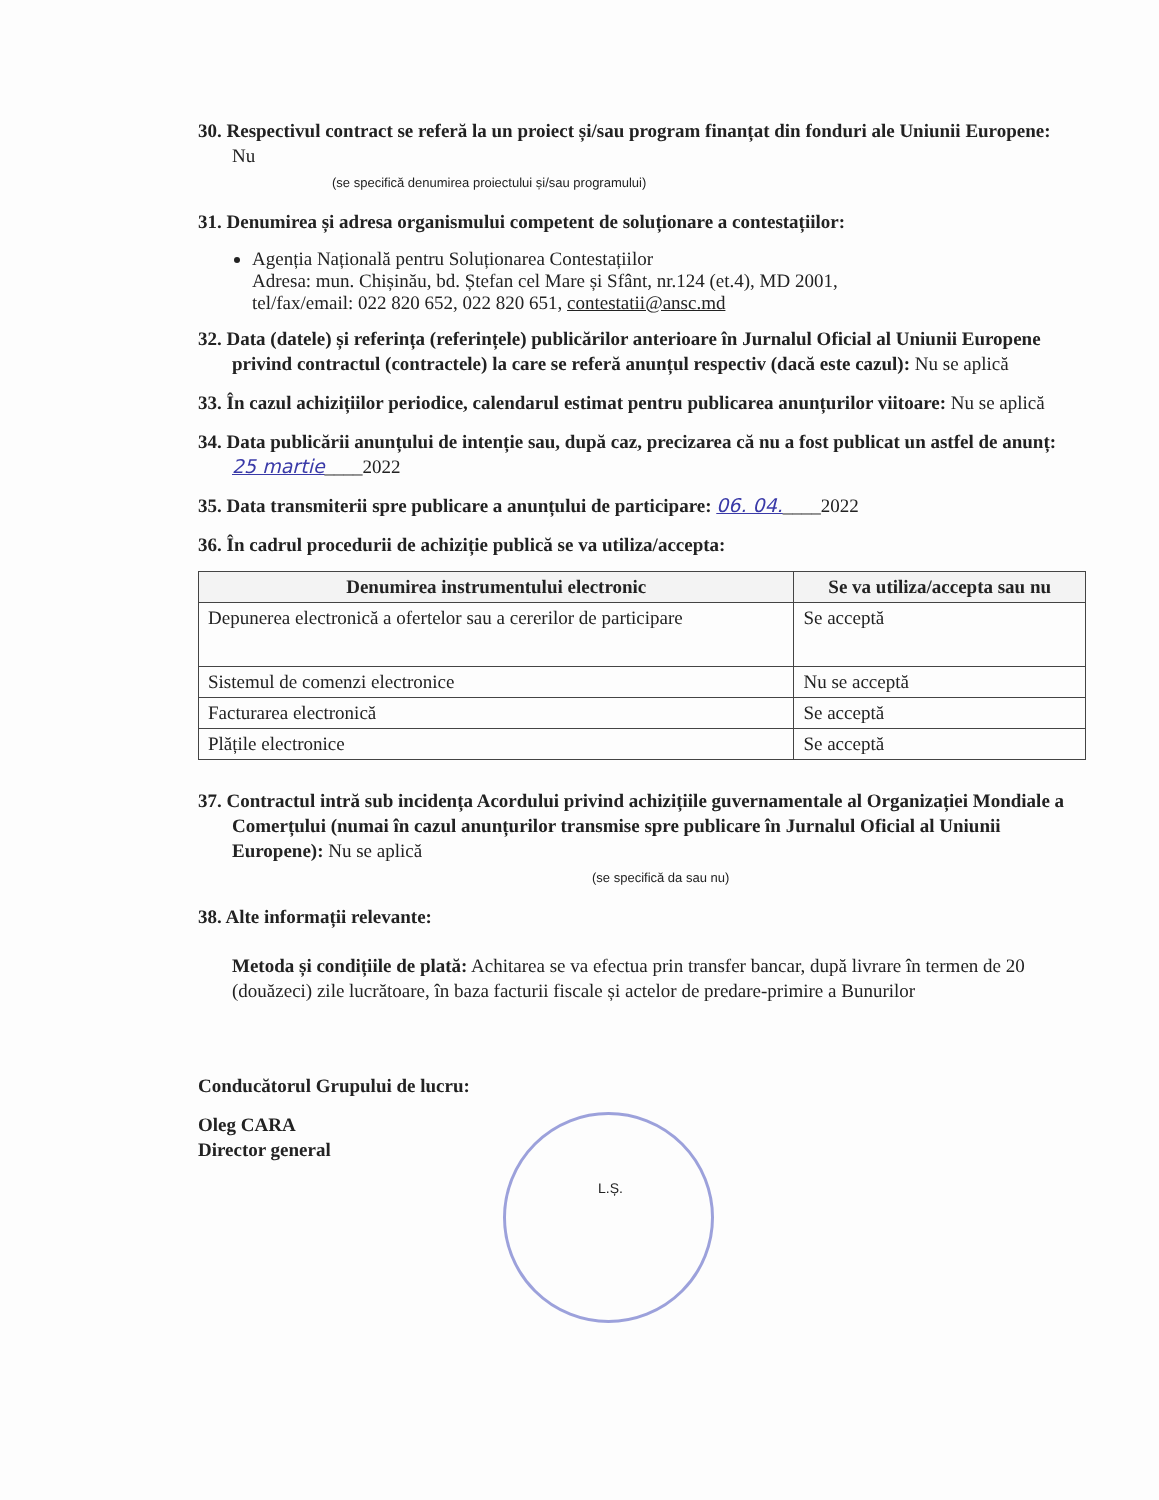30. Respectivul contract se referă la un proiect și/sau program finanțat din fonduri ale Uniunii Europene: Nu
(se specifică denumirea proiectului și/sau programului)
31. Denumirea și adresa organismului competent de soluționare a contestațiilor:
Agenția Națională pentru Soluționarea Contestațiilor
Adresa: mun. Chișinău, bd. Ștefan cel Mare și Sfânt, nr.124 (et.4), MD 2001,
tel/fax/email: 022 820 652, 022 820 651, contestatii@ansc.md
32. Data (datele) și referința (referințele) publicărilor anterioare în Jurnalul Oficial al Uniunii Europene privind contractul (contractele) la care se referă anunțul respectiv (dacă este cazul): Nu se aplică
33. În cazul achizițiilor periodice, calendarul estimat pentru publicarea anunțurilor viitoare: Nu se aplică
34. Data publicării anunțului de intenție sau, după caz, precizarea că nu a fost publicat un astfel de anunț: 25 martie____2022
35. Data transmiterii spre publicare a anunțului de participare: 06. 04.____2022
36. În cadrul procedurii de achiziție publică se va utiliza/accepta:
| Denumirea instrumentului electronic | Se va utiliza/accepta sau nu |
| --- | --- |
| Depunerea electronică a ofertelor sau a cererilor de participare | Se acceptă |
| Sistemul de comenzi electronice | Nu se acceptă |
| Facturarea electronică | Se acceptă |
| Plățile electronice | Se acceptă |
37. Contractul intră sub incidența Acordului privind achizițiile guvernamentale al Organizației Mondiale a Comerțului (numai în cazul anunțurilor transmise spre publicare în Jurnalul Oficial al Uniunii Europene): Nu se aplică
(se specifică da sau nu)
38. Alte informații relevante:
Metoda și condițiile de plată: Achitarea se va efectua prin transfer bancar, după livrare în termen de 20 (douăzeci) zile lucrătoare, în baza facturii fiscale și actelor de predare-primire a Bunurilor
Conducătorul Grupului de lucru:
Oleg CARA
Director general
L.Ș.